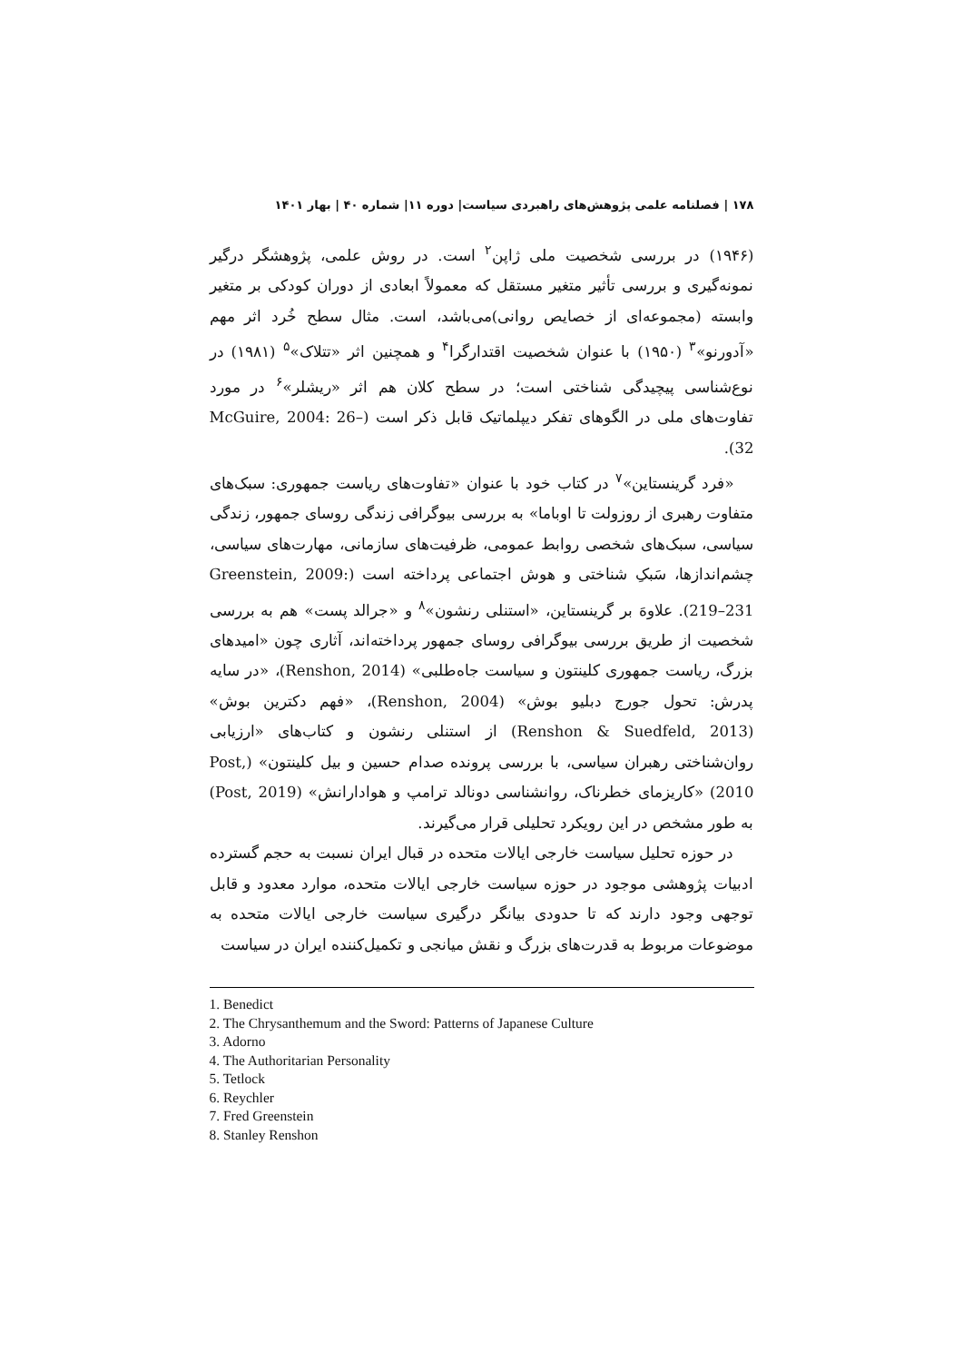۱۷۸ | فصلنامه علمی پژوهش‌های راهبردی سیاست| دوره ۱۱| شماره ۴۰ | بهار ۱۴۰۱
(۱۹۴۶) در بررسی شخصیت ملی ژاپن<sup>۲</sup> است. در روش علمی، پژوهشگر درگیر نمونه‌گیری و بررسی تأثیر متغیر مستقل که معمولاً ابعادی از دوران کودکی بر متغیر وابسته (مجموعه‌ای از خصایص روانی)می‌باشد، است. مثال سطح خُرد اثر مهم «آدورنو»<sup>۳</sup> (۱۹۵۰) با عنوان شخصیت اقتدارگرا<sup>۴</sup> و همچنین اثر «تتلاک»<sup>۵</sup> (۱۹۸۱) در نوع‌شناسی پیچیدگی شناختی است؛ در سطح کلان هم اثر «ریشلر»<sup>۶</sup> در مورد تفاوت‌های ملی در الگوهای تفکر دیپلماتیک قابل ذکر است (McGuire, 2004: 26–32).
«فرد گرینستاین»<sup>۷</sup> در کتاب خود با عنوان «تفاوت‌های ریاست جمهوری: سبک‌های متفاوت رهبری از روزولت تا اوباما» به بررسی بیوگرافی زندگی روسای جمهور، زندگی سیاسی، سبک‌های شخصی روابط عمومی، ظرفیت‌های سازمانی، مهارت‌های سیاسی، چشم‌اندازها، سَبکِ شناختی و هوش اجتماعی پرداخته است (Greenstein, 2009: 219–231). علاوهَ بر گرینستاین، «استنلی رنشون»<sup>۸</sup> و «جرالد پست» هم به بررسی شخصیت از طریق بررسی بیوگرافی روسای جمهور پرداخته‌اند، آثاری چون «امیدهای بزرگ، ریاست جمهوری کلینتون و سیاست جاه‌طلبی» (Renshon, 2014)، «در سایه پدرش: تحول جورج دبلیو بوش» (Renshon, 2004)، «فهم دکترین بوش» (Renshon & Suedfeld, 2013) از استنلی رنشون و کتاب‌های «ارزیابی روان‌شناختی رهبران سیاسی، با بررسی پرونده صدام حسین و بیل کلینتون» (Post, 2010) «کاریزمای خطرناک، روانشناسی دونالد ترامپ و هوادارانش» (Post, 2019) به طور مشخص در این رویکرد تحلیلی قرار می‌گیرند.
در حوزه تحلیل سیاست خارجی ایالات متحده در قبال ایران نسبت به حجم گسترده ادبیات پژوهشی موجود در حوزه سیاست خارجی ایالات متحده، موارد معدود و قابل توجهی وجود دارند که تا حدودی بیانگر درگیری سیاست خارجی ایالات متحده به موضوعات مربوط به قدرت‌های بزرگ و نقش میانجی و تکمیل‌کننده ایران در سیاست
1. Benedict
2. The Chrysanthemum and the Sword: Patterns of Japanese Culture
3. Adorno
4. The Authoritarian Personality
5. Tetlock
6. Reychler
7. Fred Greenstein
8. Stanley Renshon